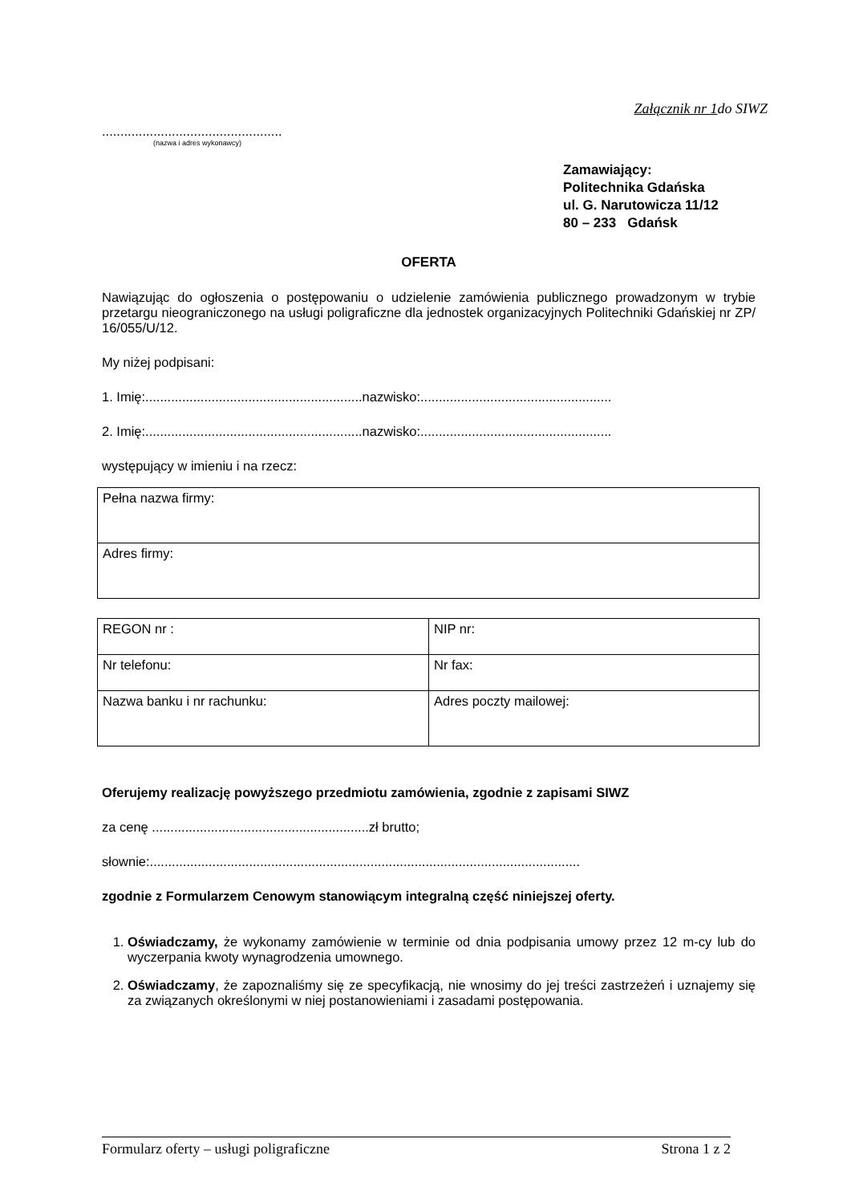Załącznik nr 1do SIWZ
.................................................
(nazwa i adres wykonawcy)
Zamawiający:
Politechnika Gdańska
ul. G. Narutowicza 11/12
80 – 233 Gdańsk
OFERTA
Nawiązując do ogłoszenia o postępowaniu o udzielenie zamówienia publicznego prowadzonym w trybie przetargu nieograniczonego na usługi poligraficzne dla jednostek organizacyjnych Politechniki Gdańskiej nr ZP/ 16/055/U/12.
My niżej podpisani:
1. Imię:...........................................................nazwisko:....................................................
2. Imię:...........................................................nazwisko:....................................................
występujący w imieniu i na rzecz:
| Pełna nazwa firmy: |
| Adres firmy: |
| REGON nr : | NIP nr: |
| Nr telefonu: | Nr fax: |
| Nazwa banku i nr rachunku: | Adres poczty mailowej: |
Oferujemy realizację powyższego przedmiotu zamówienia, zgodnie z zapisami SIWZ
za cenę ...........................................................zł brutto;
słownie:.....................................................................................................................
zgodnie z Formularzem Cenowym stanowiącym integralną część niniejszej oferty.
1. Oświadczamy, że wykonamy zamówienie w terminie od dnia podpisania umowy przez 12 m-cy lub do wyczerpania kwoty wynagrodzenia umownego.
2. Oświadczamy, że zapoznaliśmy się ze specyfikacją, nie wnosimy do jej treści zastrzeżeń i uznajemy się za związanych określonymi w niej postanowieniami i zasadami postępowania.
Formularz oferty – usługi poligraficzne Strona 1 z 2